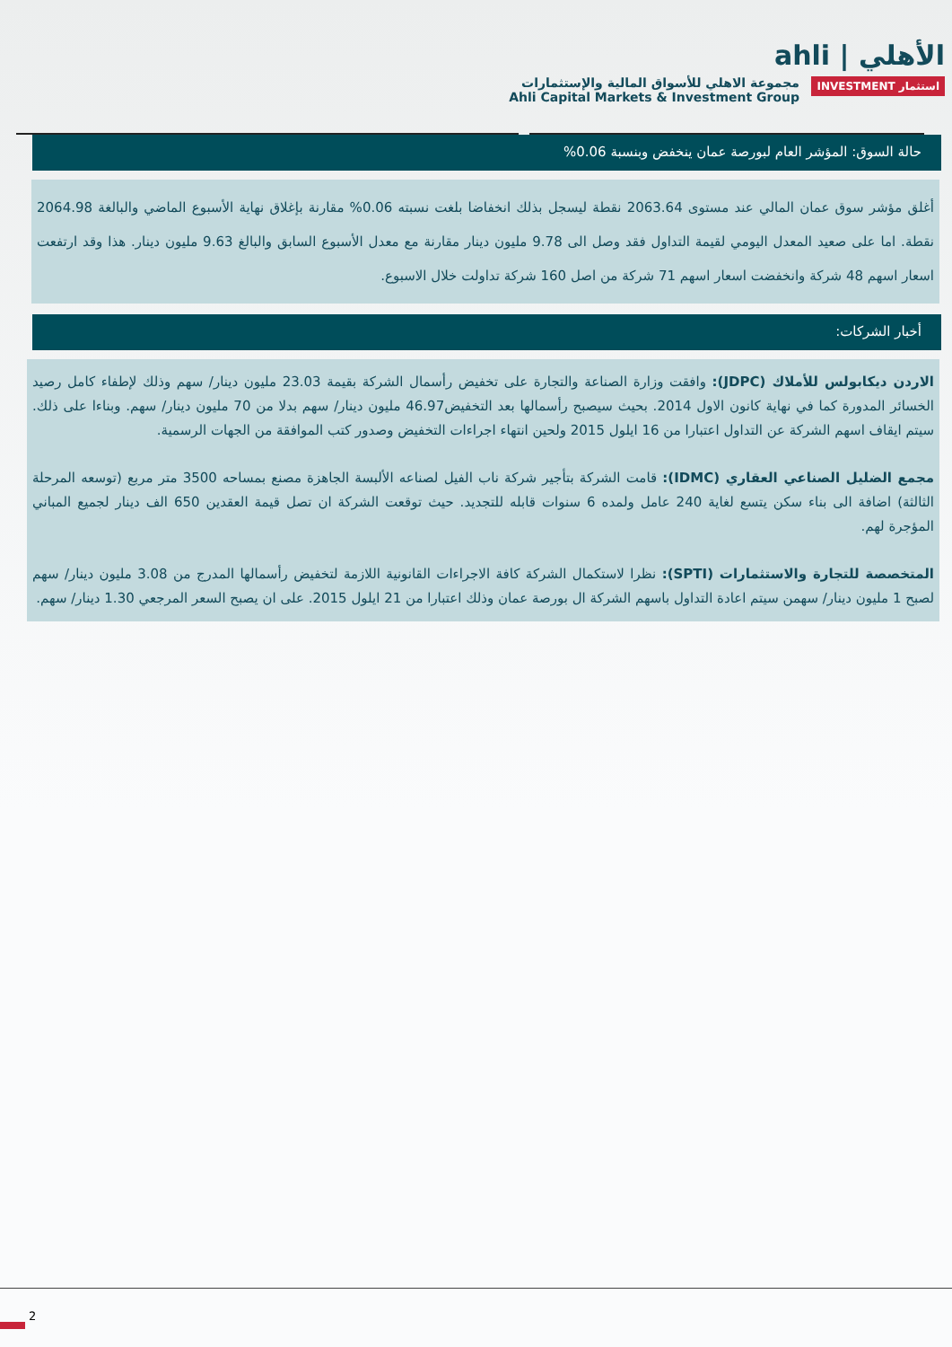الأهلي | ahli
استثمار INVESTMENT
مجموعة الاهلي للأسواق المالية والإستثمارات
Ahli Capital Markets & Investment Group
حالة السوق: المؤشر العام لبورصة عمان ينخفض وبنسبة 0.06%
أغلق مؤشر سوق عمان المالي عند مستوى 2063.64 نقطة ليسجل بذلك انخفاضا بلغت نسبته 0.06% مقارنة بإغلاق نهاية الأسبوع الماضي والبالغة 2064.98 نقطة. اما على صعيد المعدل اليومي لقيمة التداول فقد وصل الى 9.78 مليون دينار مقارنة مع معدل الأسبوع السابق والبالغ 9.63 مليون دينار. هذا وقد ارتفعت اسعار اسهم 48 شركة وانخفضت اسعار اسهم 71 شركة من اصل 160 شركة تداولت خلال الاسبوع.
أخبار الشركات:
الاردن ديكابولس للأملاك (JDPC): وافقت وزارة الصناعة والتجارة على تخفيض رأسمال الشركة بقيمة 23.03 مليون دينار/ سهم وذلك لإطفاء كامل رصيد الخسائر المدورة كما في نهاية كانون الاول 2014. بحيث سيصبح رأسمالها بعد التخفيض46.97 مليون دينار/ سهم بدلا من 70 مليون دينار/ سهم. وبناءا على ذلك. سيتم ايقاف اسهم الشركة عن التداول اعتبارا من 16 ايلول 2015 ولحين انتهاء اجراءات التخفيض وصدور كتب الموافقة من الجهات الرسمية.
مجمع الضليل الصناعي العقاري (IDMC): قامت الشركة بتأجير شركة ناب الفيل لصناعه الألبسة الجاهزة مصنع بمساحه 3500 متر مربع (توسعه المرحلة الثالثة) اضافة الى بناء سكن يتسع لغاية 240 عامل ولمده 6 سنوات قابله للتجديد. حيث توقعت الشركة ان تصل قيمة العقدين 650 الف دينار لجميع المباني المؤجرة لهم.
المتخصصة للتجارة والاستثمارات (SPTI): نظرا لاستكمال الشركة كافة الاجراءات القانونية اللازمة لتخفيض رأسمالها المدرج من 3.08 مليون دينار/ سهم لصبح 1 مليون دينار/ سهمن سيتم اعادة التداول باسهم الشركة ال بورصة عمان وذلك اعتبارا من 21 ايلول 2015. على ان يصبح السعر المرجعي 1.30 دينار/ سهم.
2